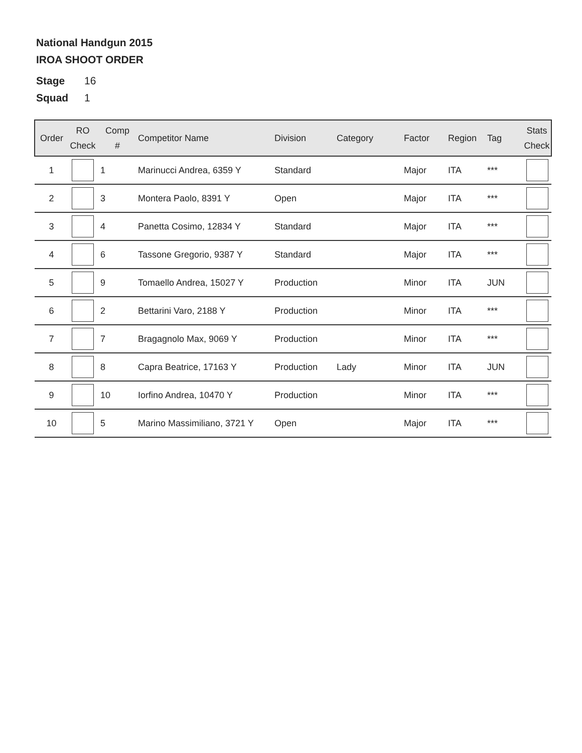National Handgun 2015
IROA SHOOT ORDER
Stage 16
Squad 1
| Order | RO Check | Comp # | Competitor Name | Division | Category | Factor | Region | Tag | Stats Check |
| --- | --- | --- | --- | --- | --- | --- | --- | --- | --- |
| 1 | | 1 | Marinucci Andrea, 6359 Y | Standard | | Major | ITA | *** | |
| 2 | | 3 | Montera Paolo, 8391 Y | Open | | Major | ITA | *** | |
| 3 | | 4 | Panetta Cosimo, 12834 Y | Standard | | Major | ITA | *** | |
| 4 | | 6 | Tassone Gregorio, 9387 Y | Standard | | Major | ITA | *** | |
| 5 | | 9 | Tomaello Andrea, 15027 Y | Production | | Minor | ITA | JUN | |
| 6 | | 2 | Bettarini Varo, 2188 Y | Production | | Minor | ITA | *** | |
| 7 | | 7 | Bragagnolo Max, 9069 Y | Production | | Minor | ITA | *** | |
| 8 | | 8 | Capra Beatrice, 17163 Y | Production | Lady | Minor | ITA | JUN | |
| 9 | | 10 | Iorfino Andrea, 10470 Y | Production | | Minor | ITA | *** | |
| 10 | | 5 | Marino Massimiliano, 3721 Y | Open | | Major | ITA | *** | |